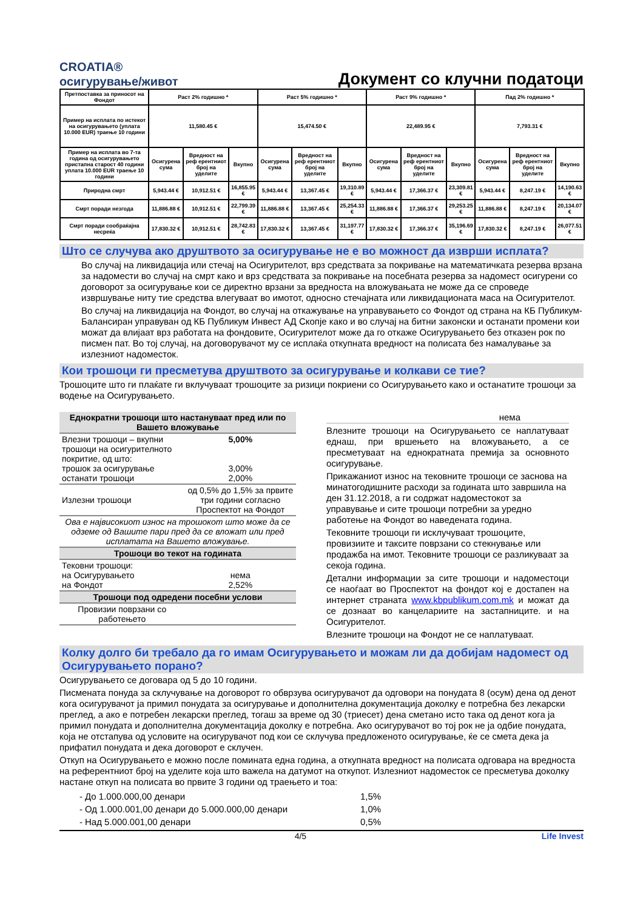CROATIA®
осигурување/живот
Документ со клучни податоци
| Претпоставка за приносот на Фондот | Раст 2% годишно * | | | Раст 5% годишно * | | | Раст 9% годишно * | | | Пад 2% годишно * | | |
| Пример на исплата по истекот на осигурувањето (уплата 10.000 EUR) траење 10 години | 11,580.45 € | | | 15,474.50 € | | | 22,489.95 € | | | 7,793.31 € | | |
| Пример на исплата во 7-та година од осигурувањето пристапна старост 40 години уплата 10.000 EUR траење 10 години | Осигурена сума | Вредност на реф ерентниот број на уделите | Вкупно | Осигурена сума | Вредност на реф ерентниот број на уделите | Вкупно | Осигурена сума | Вредност на реф ерентниот број на уделите | Вкупно | Осигурена сума | Вредност на реф ерентниот број на уделите | Вкупно |
| Природна смрт | 5,943.44 € | 10,912.51 € | 16,855.95 € | 5,943.44 € | 13,367.45 € | 19,310.89 € | 5,943.44 € | 17,366.37 € | 23,309.81 € | 5,943.44 € | 8,247.19 € | 14,190.63 € |
| Смрт поради незгода | 11,886.88 € | 10,912.51 € | 22,799.39 € | 11,886.88 € | 13,367.45 € | 25,254.33 € | 11,886.88 € | 17,366.37 € | 29,253.25 € | 11,886.88 € | 8,247.19 € | 20,134.07 € |
| Смрт поради сообраќајна несреќа | 17,830.32 € | 10,912.51 € | 28,742.83 € | 17,830.32 € | 13,367.45 € | 31,197.77 € | 17,830.32 € | 17,366.37 € | 35,196.69 € | 17,830.32 € | 8,247.19 € | 26,077.51 € |
Што се случува ако друштвото за осигурување не е во можност да изврши исплата?
Во случај на ликвидација или стечај на Осигурителот, врз средствата за покривање на математичката резерва врзана за надомести во случај на смрт како и врз средствата за покривање на посебната резерва за надомест осигурени со договорот за осигурување кои се директно врзани за вредноста на вложувањата не може да се спроведе извршување ниту тие средства влегуваат во имотот, односно стечајната или ликвидационата маса на Осигурителот.
Во случај на ликвидација на Фондот, во случај на откажување на управувањето со Фондот од страна на КБ Публикум-Балансиран управуван од КБ Публикум Инвест АД Скопје како и во случај на битни законски и останати промени кои можат да влијаат врз работата на фондовите, Осигурителот може да го откаже Осигурувањето без отказен рок по писмен пат. Во тој случај, на договорувачот му се исплаќа откупната вредност на полисата без намалување за излезниот надоместок.
Кои трошоци ги пресметува друштвото за осигурување и колкави се тие?
Трошоците што ги плаќате ги вклучуваат трошоците за ризици покриени со Осигурувањето како и останатите трошоци за водење на Осигурувањето.
| Еднократни трошоци што настануваат пред или по Вашето вложување | |
| Влезни трошоци – вкупни трошоци на осигурителното покритие, од што: трошок за осигурување останати трошоци | 5,00% 3,00% 2,00% |
| Излезни трошоци | од 0,5% до 1,5% за првите три години согласно Проспектот на Фондот |
| Ова е највисокиот износ на трошокот што може да се одземе од Вашите пари пред да се вложат или пред исплатата на Вашето вложување. | |
| Трошоци во текот на годината | |
| Тековни трошоци: на Осигурувањето на Фондот | нема 2,52% |
| Трошоци под одредени посебни услови | |
| Провизии поврзани со работењето | |
нема
Влезните трошоци на Осигурувањето се наплатуваат еднаш, при вршењето на вложувањето, а се пресметуваат на еднократната премија за основното осигурување.
Прикажаниот износ на тековните трошоци се заснова на минатогодишните расходи за годината што завршила на ден 31.12.2018, а ги содржат надоместокот за управување и сите трошоци потребни за уредно работење на Фондот во наведената година.
Тековните трошоци ги исклучуваат трошоците, провизиите и таксите поврзани со стекнување или продажба на имот. Тековните трошоци се разликуваат за секоја година.
Детални информации за сите трошоци и надоместоци се наоѓаат во Проспектот на фондот кој е достапен на интернет страната www.kbpublikum.com.mk и можат да се дознаат во канцелариите на застапниците. и на Осигурителот.
Влезните трошоци на Фондот не се наплатуваат.
Колку долго би требало да го имам Осигурувањето и можам ли да добијам надомест од Осигурувањето порано?
Осигурувањето се договара од 5 до 10 години.
Писмената понуда за склучување на договорот го обврзува осигурувачот да одговори на понудата 8 (осум) дена од денот кога осигурувачот ја примил понудата за осигурување и дополнителна документација доколку е потребна без лекарски преглед, а ако е потребен лекарски преглед, тогаш за време од 30 (триесет) дена сметано исто така од денот кога ја примил понудата и дополнителна документација доколку е потребна. Ако осигурувачот во тој рок не ја одбие понудата, која не отстапува од условите на осигурувачот под кои се склучува предложеното осигурување, ќе се смета дека ја прифатил понудата и дека договорот е склучен.
Откуп на Осигурувањето е можно после помината една година, а откупната вредност на полисата одговара на вредноста на референтниот број на уделите која што важела на датумот на откупот. Излезниот надоместок се пресметува доколку настане откуп на полисата во првите 3 години од траењето и тоа:
| - | До 1.000.000,00 денари | 1,5% |
| - | Од 1.000.001,00 денари до 5.000.000,00 денари | 1,0% |
| - | Над 5.000.001,00 денари | 0,5% |
4/5 Life Invest